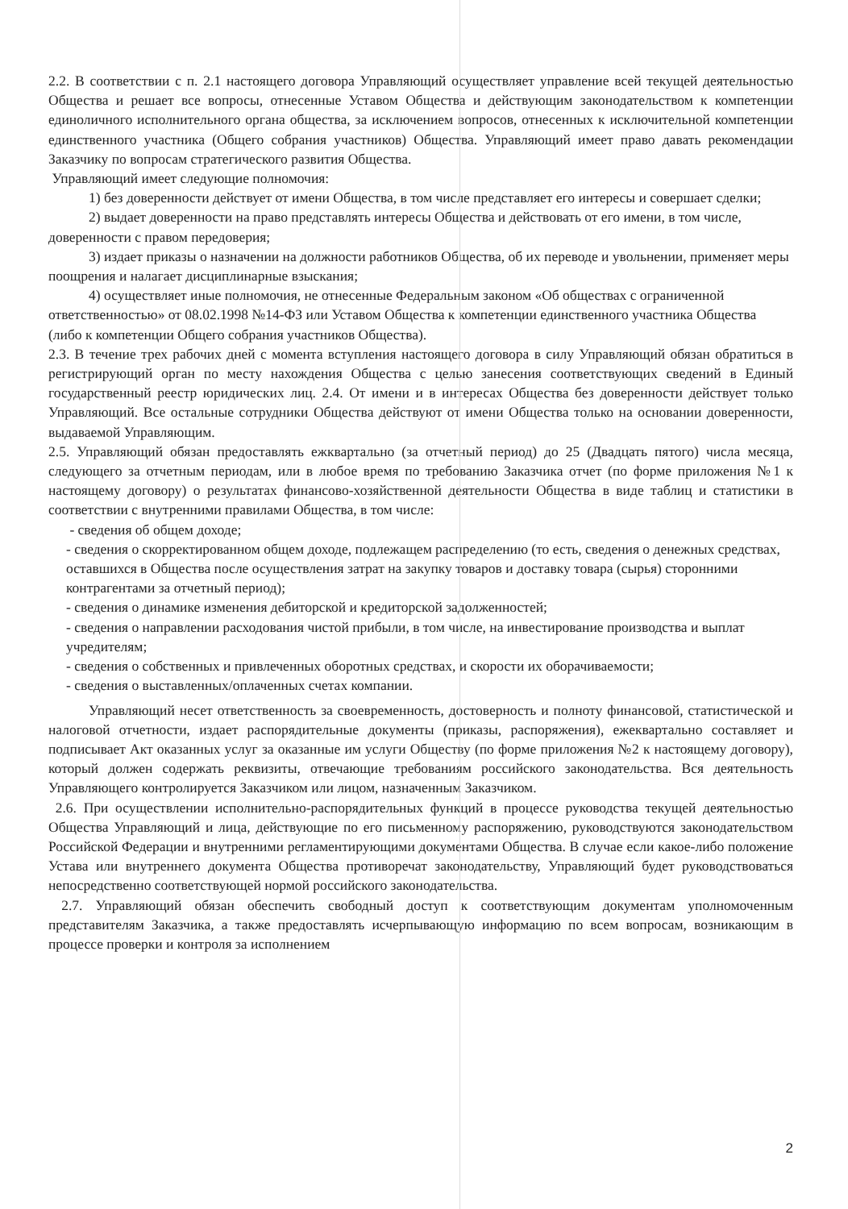2.2. В соответствии с п. 2.1 настоящего договора Управляющий осуществляет управление всей текущей деятельностью Общества и решает все вопросы, отнесенные Уставом Общества и действующим законодательством к компетенции единоличного исполнительного органа общества, за исключением вопросов, отнесенных к исключительной компетенции единственного участника (Общего собрания участников) Общества. Управляющий имеет право давать рекомендации Заказчику по вопросам стратегического развития Общества.
Управляющий имеет следующие полномочия:
1) без доверенности действует от имени Общества, в том числе представляет его интересы и совершает сделки;
2) выдает доверенности на право представлять интересы Общества и действовать от его имени, в том числе, доверенности с правом передоверия;
3) издает приказы о назначении на должности работников Общества, об их переводе и увольнении, применяет меры поощрения и налагает дисциплинарные взыскания;
4) осуществляет иные полномочия, не отнесенные Федеральным законом «Об обществах с ограниченной ответственностью» от 08.02.1998 №14-ФЗ или Уставом Общества к компетенции единственного участника Общества (либо к компетенции Общего собрания участников Общества).
2.3. В течение трех рабочих дней с момента вступления настоящего договора в силу Управляющий обязан обратиться в регистрирующий орган по месту нахождения Общества с целью занесения соответствующих сведений в Единый государственный реестр юридических лиц. 2.4. От имени и в интересах Общества без доверенности действует только Управляющий. Все остальные сотрудники Общества действуют от имени Общества только на основании доверенности, выдаваемой Управляющим.
2.5. Управляющий обязан предоставлять ежквартально (за отчетный период) до 25 (Двадцать пятого) числа месяца, следующего за отчетным периодам, или в любое время по требованию Заказчика отчет (по форме приложения №1 к настоящему договору) о результатах финансово-хозяйственной деятельности Общества в виде таблиц и статистики в соответствии с внутренними правилами Общества, в том числе:
- сведения об общем доходе;
- сведения о скорректированном общем доходе, подлежащем распределению (то есть, сведения о денежных средствах, оставшихся в Общества после осуществления затрат на закупку товаров и доставку товара (сырья) сторонними контрагентами за отчетный период);
- сведения о динамике изменения дебиторской и кредиторской задолженностей;
- сведения о направлении расходования чистой прибыли, в том числе, на инвестирование производства и выплат учредителям;
- сведения о собственных и привлеченных оборотных средствах, и скорости их оборачиваемости;
- сведения о выставленных/оплаченных счетах компании.
Управляющий несет ответственность за своевременность, достоверность и полноту финансовой, статистической и налоговой отчетности, издает распорядительные документы (приказы, распоряжения), ежеквартально составляет и подписывает Акт оказанных услуг за оказанные им услуги Обществу (по форме приложения №2 к настоящему договору), который должен содержать реквизиты, отвечающие требованиям российского законодательства. Вся деятельность Управляющего контролируется Заказчиком или лицом, назначенным Заказчиком.
2.6. При осуществлении исполнительно-распорядительных функций в процессе руководства текущей деятельностью Общества Управляющий и лица, действующие по его письменному распоряжению, руководствуются законодательством Российской Федерации и внутренними регламентирующими документами Общества. В случае если какое-либо положение Устава или внутреннего документа Общества противоречат законодательству, Управляющий будет руководствоваться непосредственно соответствующей нормой российского законодательства.
2.7. Управляющий обязан обеспечить свободный доступ к соответствующим документам уполномоченным представителям Заказчика, а также предоставлять исчерпывающую информацию по всем вопросам, возникающим в процессе проверки и контроля за исполнением
2